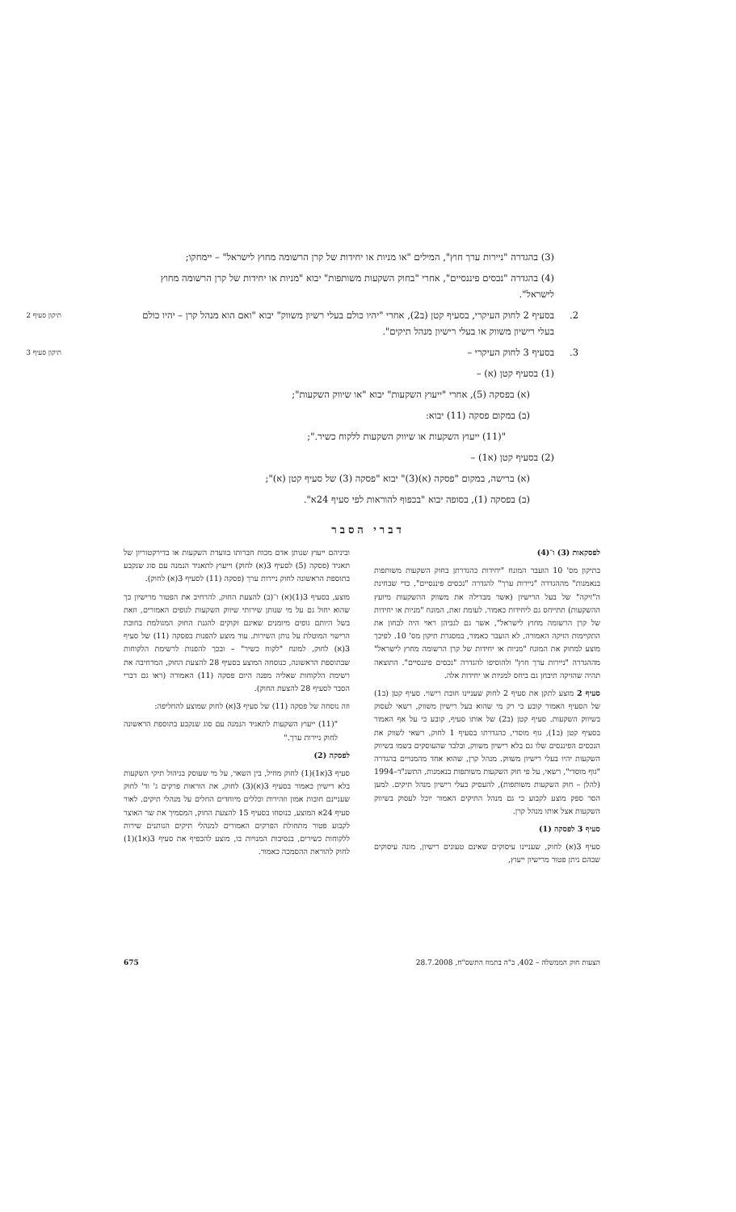(3) בהגדרה "ניירות ערך חוץ", המילים "או מניות או יחידות של קרן הרשומה מחוץ לישראל" – יימחקו;
(4) בהגדרה "נכסים פיננסיים", אחרי "בחוק השקעות משותפות" יבוא "מניות או יחידות של קרן הרשומה מחוץ לישראל".
2. בסעיף 2 לחוק העיקרי, בסעיף קטן (ב2), אחרי "יהיו כולם בעלי רשיון משווק" יבוא "ואם הוא מנהל קרן – יהיו כולם בעלי רישיון משווק או בעלי רישיון מנהל תיקים".
תיקון סעיף 2
3. בסעיף 3 לחוק העיקרי –
תיקון סעיף 3
(1) בסעיף קטן (א) –
(א) בפסקה (5), אחרי "ייעוץ השקעות" יבוא "או שיווק השקעות";
(ב) במקום פסקה (11) יבוא:
"(11) ייעוץ השקעות או שיווק השקעות ללקוח כשיר.";
(2) בסעיף קטן (א1) –
(א) ברישה, במקום "פסקה (א)(3)" יבוא "פסקה (3) של סעיף קטן (א)";
(ב) בפסקה (1), בסופה יבוא "בכפוף להוראות לפי סעיף 24א".
דברי הסבר
לפסקאות (3) ו־(4)
בתיקון מס' 10 הועבר המונח "יחידות כהגדרתן בחוק השקעות משותפות בנאמנות" מההגדרה "ניירות ערך" להגדרה "נכסים פיננסיים", כדי שבחינת ה"זיקה" של בעל הרישיון (אשר מבדילה את משווק ההשקעות מיועץ ההשקעות) תתייחס גם ליחידות כאמור. לעומת זאת, המונח "מניות או יחידות של קרן הרשומה מחוץ לישראל", אשר גם לגביהן ראוי היה לבחון את התקיימות הזיקה האמורה, לא הועבר כאמור, במסגרת תיקון מס' 10. לפיכך מוצע למחוק את המונח "מניות או יחידות של קרן הרשומה מחוץ לישראל" מההגדרה "ניירות ערך חוץ" ולהוסיפו להגדרה "נכסים פיננסיים". התוצאה תהיה שהזיקה תיבחן גם ביחס למניות או יחידות אלה.
סעיף 2 מוצע לתקן את סעיף 2 לחוק שעניינו חובת רישוי. סעיף קטן (ב1) של הסעיף האמור קובע כי רק מי שהוא בעל רישיון משווק, רשאי לעסוק בשיווק השקעות. סעיף קטן (ב2) של אותו סעיף, קובע כי על אף האמור בסעיף קטן (ב1), גוף מוסדי, כהגדרתו בסעיף 1 לחוק, רשאי לשווק את הנכסים הפיננסים שלו גם בלא רישיון משווק, ובלבד שהעוסקים בשמו בשיווק השקעות יהיו בעלי רישיון משווק. מנהל קרן, שהוא אחד מהמנויים בהגדרה "גוף מוסדי", רשאי, על פי חוק השקעות משותפות בנאמנות, התשנ"ד–1994 (להלן – חוק השקעות משותפות), להעסיק בעלי רישיון מנהל תיקים. למען הסר ספק מוצע לקבוע כי גם מנהל התיקים האמור יוכל לעסוק בשיווק השקעות אצל אותו מנהל קרן.
סעיף 3 לפסקה (1)
סעיף 3(א) לחוק, שעניינו עיסוקים שאינם טעונים רישיון, מונה עיסוקים שבהם ניתן פטור מרישיון ייעוץ,
וביניהם ייעוץ שנותן אדם מכוח חברותו בוועדת השקעות או בדירקטוריון של תאגיד (פסקה (5) לסעיף 3(א) לחוק) וייעוץ לתאגיד הנמנה עם סוג שנקבע בתוספת הראשונה לחוק ניירות ערך (פסקה (11) לסעיף 3(א) לחוק).
מוצע, בסעיף 3(1)(א) ו־(ב) להצעת החוק, להרחיב את הפטור מרישיון כך שהוא יחול גם על מי שנותן שירותי שיווק השקעות לגופים האמורים, וזאת בשל היותם גופים מיומנים שאינם זקוקים להגנת החוק המגולמת בחובת הרישוי המוטלת על נותן השירות. עוד מוצע להפנות בפסקה (11) של סעיף 3(א) לחוק, למונח "לקוח כשיר" – ובכך להפנות לרשימת הלקוחות שבתוספת הראשונה, כנוסחה המוצע בסעיף 28 להצעת החוק, המרחיבה את רשימת הלקוחות שאליה מפנה היום פסקה (11) האמורה (ראו גם דברי הסבר לסעיף 28 להצעת החוק).
וזה נוסחה של פסקה (11) של סעיף 3(א) לחוק שמוצע להחליפה:
"(11) ייעוץ השקעות לתאגיד הנמנה עם סוג שנקבע בתוספת הראשונה לחוק ניירות ערך."
לפסקה (2)
סעיף 3(א1)(1) לחוק מחיל, בין השאר, על מי שעוסק בניהול תיקי השקעות בלא רישיון כאמור בסעיף 3(א)(3) לחוק, את הוראות פרקים ג' וד' לחוק שעניינם חובות אמון וזהירות וכללים מיוחדים החלים על מנהלי תיקים. לאור סעיף 24א המוצע, כנוסחו בסעיף 15 להצעת החוק, המסמיך את שר האוצר לקבוע פטור מתחולת הפרקים האמורים למנהלי תיקים הנותנים שירות ללקוחות כשירים, בנסיבות המנויות בו, מוצע להכפיף את סעיף 3(א1)(1) לחוק להוראת ההסמכה כאמור.
הצעות חוק הממשלה – 402, כ"ה בתמוז התשס"ח, 28.7.2008 675